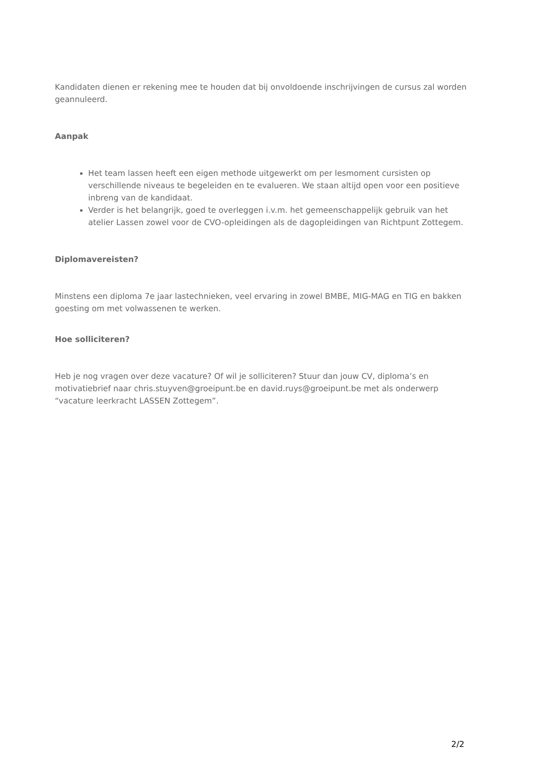Kandidaten dienen er rekening mee te houden dat bij onvoldoende inschrijvingen de cursus zal worden geannuleerd.
Aanpak
Het team lassen heeft een eigen methode uitgewerkt om per lesmoment cursisten op verschillende niveaus te begeleiden en te evalueren. We staan altijd open voor een positieve inbreng van de kandidaat.
Verder is het belangrijk, goed te overleggen i.v.m. het gemeenschappelijk gebruik van het atelier Lassen zowel voor de CVO-opleidingen als de dagopleidingen van Richtpunt Zottegem.
Diplomavereisten?
Minstens een diploma 7e jaar lastechnieken, veel ervaring in zowel BMBE, MIG-MAG en TIG en bakken goesting om met volwassenen te werken.
Hoe solliciteren?
Heb je nog vragen over deze vacature? Of wil je solliciteren? Stuur dan jouw CV, diploma’s en motivatiebrief naar chris.stuyven@groeipunt.be en david.ruys@groeipunt.be met als onderwerp “vacature leerkracht LASSEN Zottegem”.
2/2